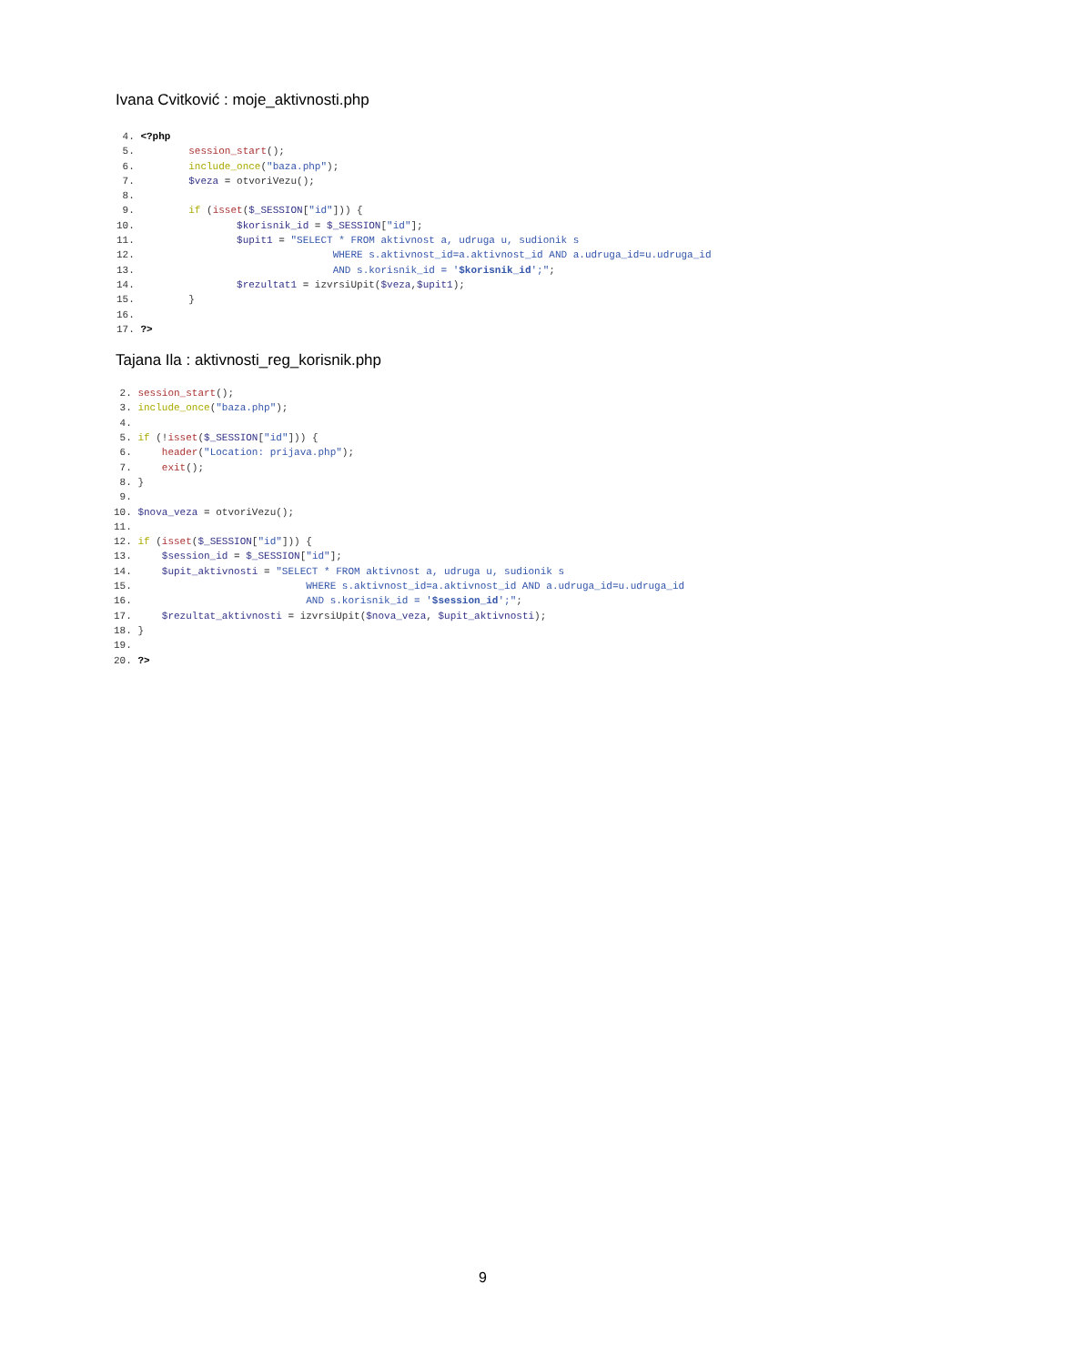Ivana Cvitković : moje_aktivnosti.php
 4. <?php
 5.         session_start();
 6.         include_once("baza.php");
 7.         $veza = otvoriVezu();
 8.
 9.         if (isset($_SESSION["id"])) {
10.                 $korisnik_id = $_SESSION["id"];
11.                 $upit1 = "SELECT * FROM aktivnost a, udruga u, sudionik s
12.                                 WHERE s.aktivnost_id=a.aktivnost_id AND a.udruga_id=u.udruga_id
13.                                 AND s.korisnik_id = '$korisnik_id';";
14.                 $rezultat1 = izvrsiUpit($veza,$upit1);
15.         }
16.
17. ?>
Tajana Ila : aktivnosti_reg_korisnik.php
 2. session_start();
 3. include_once("baza.php");
 4.
 5. if (!isset($_SESSION["id"])) {
 6.     header("Location: prijava.php");
 7.     exit();
 8. }
 9.
10. $nova_veza = otvoriVezu();
11.
12. if (isset($_SESSION["id"])) {
13.     $session_id = $_SESSION["id"];
14.     $upit_aktivnosti = "SELECT * FROM aktivnost a, udruga u, sudionik s
15.                             WHERE s.aktivnost_id=a.aktivnost_id AND a.udruga_id=u.udruga_id
16.                             AND s.korisnik_id = '$session_id';";
17.     $rezultat_aktivnosti = izvrsiUpit($nova_veza, $upit_aktivnosti);
18. }
19.
20. ?>
9